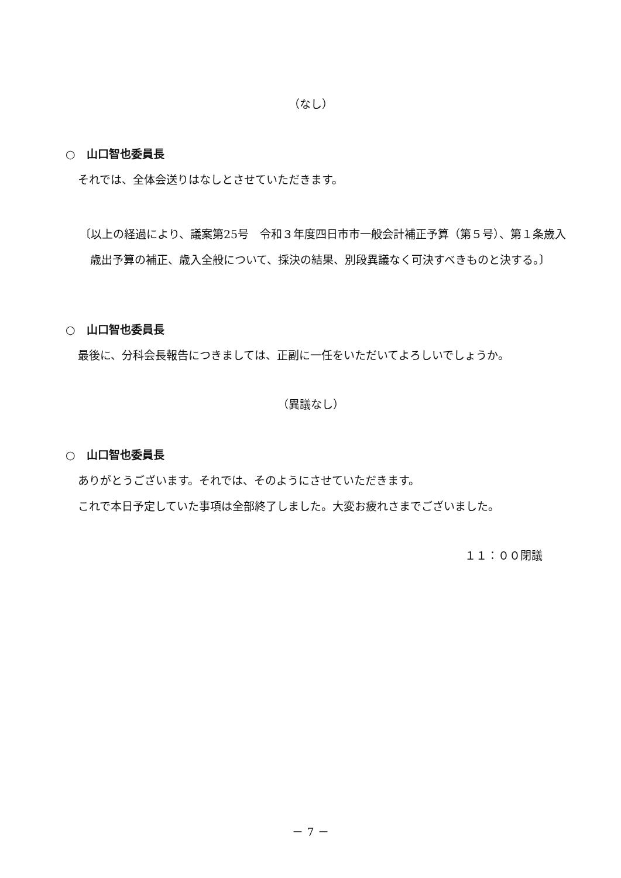（なし）
○　山口智也委員長
それでは、全体会送りはなしとさせていただきます。
〔以上の経過により、議案第25号　令和３年度四日市市一般会計補正予算（第５号）、第１条歳入歳出予算の補正、歳入全般について、採決の結果、別段異議なく可決すべきものと決する。〕
○　山口智也委員長
最後に、分科会長報告につきましては、正副に一任をいただいてよろしいでしょうか。
（異議なし）
○　山口智也委員長
ありがとうございます。それでは、そのようにさせていただきます。
これで本日予定していた事項は全部終了しました。大変お疲れさまでございました。
１１：００閉議
－ 7 －